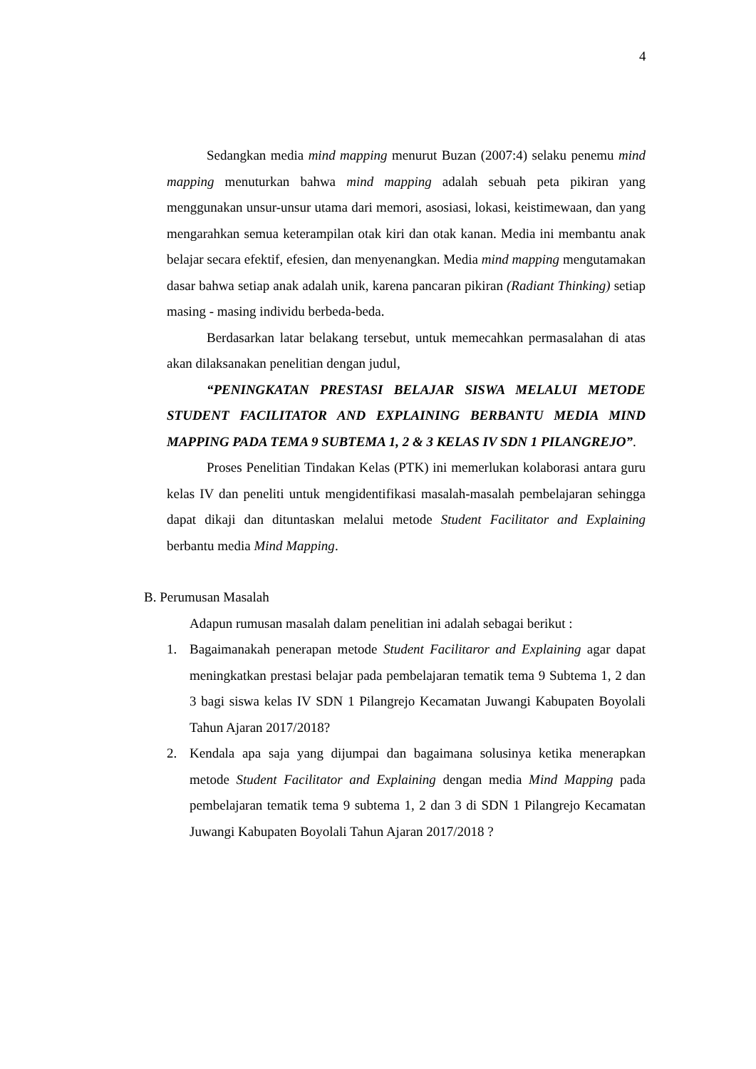4
Sedangkan media mind mapping menurut Buzan (2007:4) selaku penemu mind mapping menuturkan bahwa mind mapping adalah sebuah peta pikiran yang menggunakan unsur-unsur utama dari memori, asosiasi, lokasi, keistimewaan, dan yang mengarahkan semua keterampilan otak kiri dan otak kanan. Media ini membantu anak belajar secara efektif, efesien, dan menyenangkan. Media mind mapping mengutamakan dasar bahwa setiap anak adalah unik, karena pancaran pikiran (Radiant Thinking) setiap masing - masing individu berbeda-beda.
Berdasarkan latar belakang tersebut, untuk memecahkan permasalahan di atas akan dilaksanakan penelitian dengan judul,
“PENINGKATAN PRESTASI BELAJAR SISWA MELALUI METODE STUDENT FACILITATOR AND EXPLAINING BERBANTU MEDIA MIND MAPPING PADA TEMA 9 SUBTEMA 1, 2 & 3 KELAS IV SDN 1 PILANGREJO”.
Proses Penelitian Tindakan Kelas (PTK) ini memerlukan kolaborasi antara guru kelas IV dan peneliti untuk mengidentifikasi masalah-masalah pembelajaran sehingga dapat dikaji dan dituntaskan melalui metode Student Facilitator and Explaining berbantu media Mind Mapping.
B. Perumusan Masalah
Adapun rumusan masalah dalam penelitian ini adalah sebagai berikut :
1. Bagaimanakah penerapan metode Student Facilitaror and Explaining agar dapat meningkatkan prestasi belajar pada pembelajaran tematik tema 9 Subtema 1, 2 dan 3 bagi siswa kelas IV SDN 1 Pilangrejo Kecamatan Juwangi Kabupaten Boyolali Tahun Ajaran 2017/2018?
2. Kendala apa saja yang dijumpai dan bagaimana solusinya ketika menerapkan metode Student Facilitator and Explaining dengan media Mind Mapping pada pembelajaran tematik tema 9 subtema 1, 2 dan 3 di SDN 1 Pilangrejo Kecamatan Juwangi Kabupaten Boyolali Tahun Ajaran 2017/2018 ?